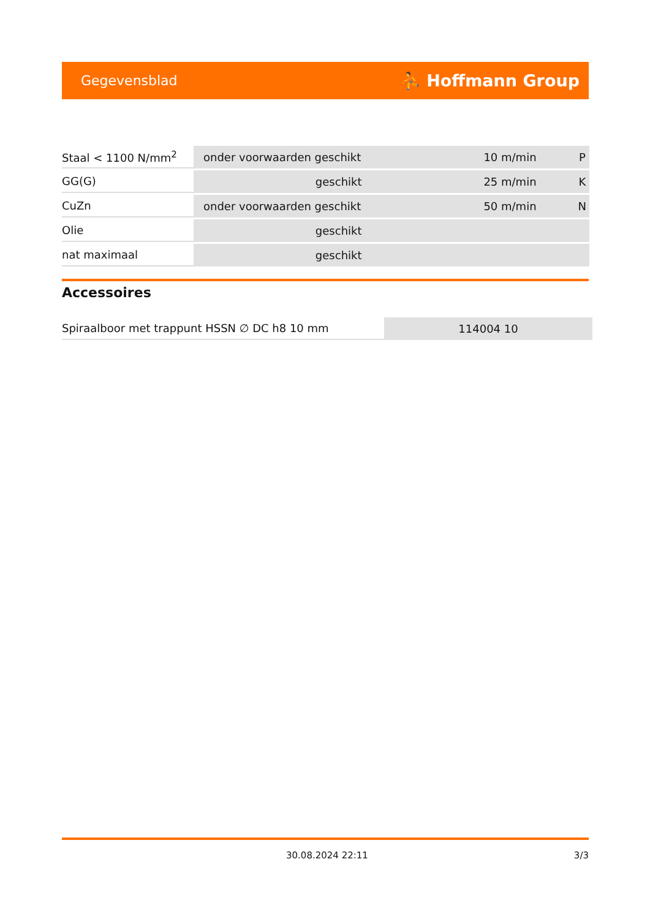Gegevensblad ⛹ Hoffmann Group
| Staal < 1100 N/mm<sup>2</sup> | onder voorwaarden geschikt | 10 m/min | P |
| GG(G) | geschikt | 25 m/min | K |
| CuZn | onder voorwaarden geschikt | 50 m/min | N |
| Olie | geschikt | | |
| nat maximaal | geschikt | | |
Accessoires
| Spiraalboor met trappunt HSSN ∅ DC h8 10 mm | 114004 10 |
30.08.2024 22:11 3/3